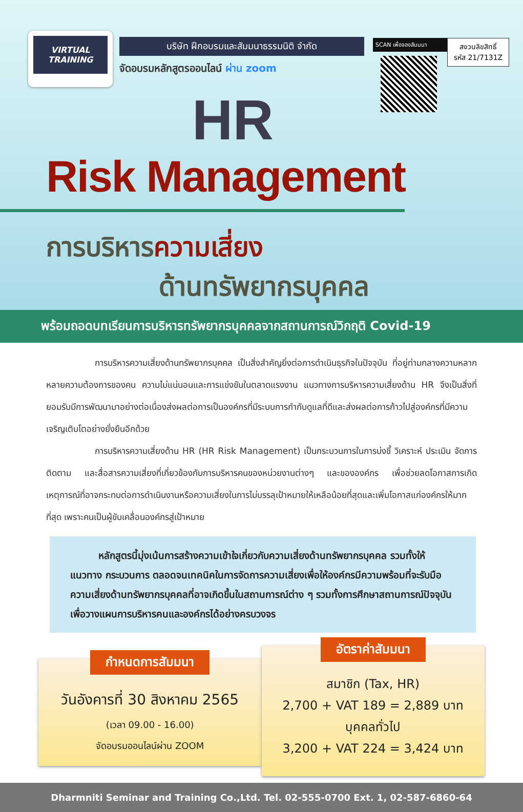VIRTUAL TRAINING
บริษัท ฝึกอบรมและสัมมนาธรรมนิติ จำกัด
จัดอบรมหลักสูตรออนไลน์ ผ่าน zoom
SCAN เพื่อจองสัมมนา
สงวนลิขสิทธิ์
รหัส 21/7131Z
HR
Risk Management
การบริหารความเสี่ยง
ด้านทรัพยากรบุคคล
พร้อมถอดบทเรียนการบริหารทรัพยากรบุคคลจากสถานการณ์วิกฤติ Covid-19
การบริหารความเสี่ยงด้านทรัพยากรบุคคล เป็นสิ่งสำคัญยิ่งต่อการดำเนินธุรกิจในปัจจุบัน ที่อยู่ท่ามกลางความหลากหลายความต้องการของคน ความไม่แน่นอนและการแข่งขันในตลาดแรงงาน แนวทางการบริหารความเสี่ยงด้าน HR จึงเป็นสิ่งที่ยอมรับมีการพัฒนามาอย่างต่อเนื่องส่งผลต่อการเป็นองค์กรที่มีระบบการกำกับดูแลที่ดีและส่งผลต่อการก้าวไปสู่องค์กรที่มีความเจริญเติบโตอย่างยั่งยืนอีกด้วย
การบริหารความเสี่ยงด้าน HR (HR Risk Management) เป็นกระบวนการในการบ่งชี้ วิเคราะห์ ประเมิน จัดการ ติดตาม และสื่อสารความเสี่ยงที่เกี่ยวข้องกับการบริหารคนของหน่วยงานต่างๆ และขององค์กร เพื่อช่วยลดโอกาสการเกิดเหตุการณ์ที่อาจกระทบต่อการดำเนินงานหรือความเสี่ยงในการไม่บรรลุเป้าหมายให้เหลือน้อยที่สุดและเพิ่มโอกาสแก่องค์กรให้มากที่สุด เพราะคนเป็นผู้ขับเคลื่อนองค์กรสู่เป้าหมาย
หลักสูตรนี้มุ่งเน้นการสร้างความเข้าใจเกี่ยวกับความเสี่ยงด้านทรัพยากรบุคคล รวมทั้งให้แนวทาง กระบวนการ ตลอดจนเทคนิคในการจัดการความเสี่ยงเพื่อให้องค์กรมีความพร้อมที่จะรับมือความเสี่ยงด้านทรัพยากรบุคคลที่อาจเกิดขึ้นในสถานการณ์ต่าง ๆ รวมทั้งการศึกษาสถานการณ์ปัจจุบันเพื่อวางแผนการบริหารคนและองค์กรได้อย่างครบวงจร
กำหนดการสัมมนา
วันอังคารที่ 30 สิงหาคม 2565
(เวลา 09.00 - 16.00)
จัดอบรมออนไลน์ผ่าน ZOOM
อัตราค่าสัมมนา
สมาชิก (Tax, HR)
2,700 + VAT 189 = 2,889 บาท
บุคคลทั่วไป
3,200 + VAT 224 = 3,424 บาท
Dharmniti Seminar and Training Co.,Ltd. Tel. 02-555-0700 Ext. 1, 02-587-6860-64